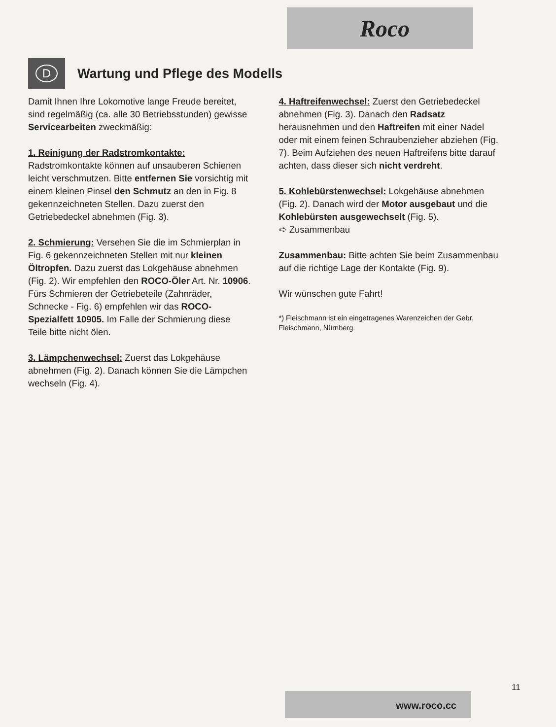Roco
D
Wartung und Pflege des Modells
Damit Ihnen Ihre Lokomotive lange Freude bereitet, sind regelmäßig (ca. alle 30 Betriebsstunden) gewisse Servicearbeiten zweckmäßig:
1. Reinigung der Radstromkontakte: Radstromkontakte können auf unsauberen Schienen leicht verschmutzen. Bitte entfernen Sie vorsichtig mit einem kleinen Pinsel den Schmutz an den in Fig. 8 gekennzeichneten Stellen. Dazu zuerst den Getriebedeckel abnehmen (Fig. 3).
2. Schmierung: Versehen Sie die im Schmierplan in Fig. 6 gekennzeichneten Stellen mit nur kleinen Öltropfen. Dazu zuerst das Lokgehäuse abnehmen (Fig. 2). Wir empfehlen den ROCO-Öler Art. Nr. 10906. Fürs Schmieren der Getriebeteile (Zahnräder, Schnecke - Fig. 6) empfehlen wir das ROCO-Spezialfett 10905. Im Falle der Schmierung diese Teile bitte nicht ölen.
3. Lämpchenwechsel: Zuerst das Lokgehäuse abnehmen (Fig. 2). Danach können Sie die Lämpchen wechseln (Fig. 4).
4. Haftreifenwechsel: Zuerst den Getriebedeckel abnehmen (Fig. 3). Danach den Radsatz herausnehmen und den Haftreifen mit einer Nadel oder mit einem feinen Schraubenzieher abziehen (Fig. 7). Beim Aufziehen des neuen Haftreifens bitte darauf achten, dass dieser sich nicht verdreht.
5. Kohlebürstenwechsel: Lokgehäuse abnehmen (Fig. 2). Danach wird der Motor ausgebaut und die Kohlebürsten ausgewechselt (Fig. 5).
➪ Zusammenbau
Zusammenbau: Bitte achten Sie beim Zusammenbau auf die richtige Lage der Kontakte (Fig. 9).
Wir wünschen gute Fahrt!
*) Fleischmann ist ein eingetragenes Warenzeichen der Gebr. Fleischmann, Nürnberg.
11
www.roco.cc